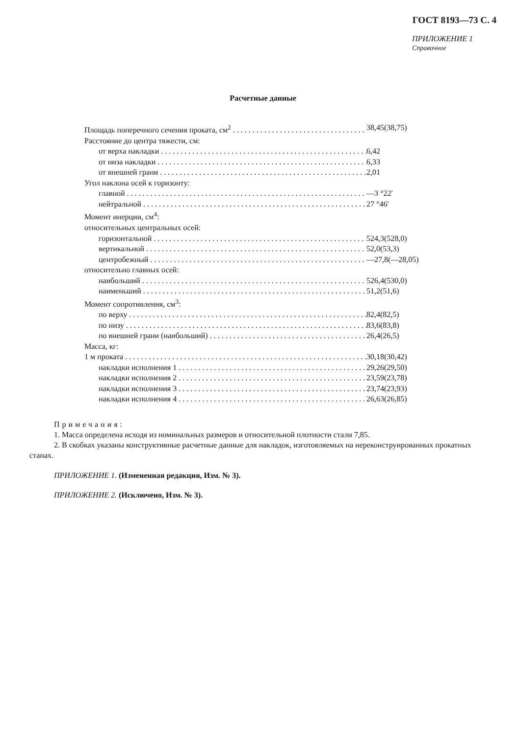ГОСТ 8193—73 С. 4
ПРИЛОЖЕНИЕ 1
Справочное
Расчетные данные
Площадь поперечного сечения проката, см<sup>2</sup> 38,45(38,75)
Расстояние до центра тяжести, см:
от верха накладки 6,42
от низа накладки 6,33
от внешней грани 2,01
Угол наклона осей к горизонту:
главной —3 °22′
нейтральной 27 °46′
Момент инерции, см<sup>4</sup>:
относительных центральных осей:
горизонтальной 524,3(528,0)
вертикальной 52,0(53,3)
центробежный —27,8(—28,05)
относительно главных осей:
наибольший 526,4(530,0)
наименьший 51,2(51,6)
Момент сопротивления, см<sup>3</sup>:
по верху 82,4(82,5)
по низу 83,6(83,8)
по внешней грани (наибольший) 26,4(26,5)
Масса, кг:
1 м проката 30,18(30,42)
накладки исполнения 1 29,26(29,50)
накладки исполнения 2 23,59(23,78)
накладки исполнения 3 23,74(23,93)
накладки исполнения 4 26,63(26,85)
Примечания:
1. Масса определена исходя из номинальных размеров и относительной плотности стали 7,85.
2. В скобках указаны конструктивные расчетные данные для накладок, изготовляемых на нереконструированных прокатных станах.
ПРИЛОЖЕНИЕ 1. (Измененная редакция, Изм. № 3).
ПРИЛОЖЕНИЕ 2. (Исключено, Изм. № 3).